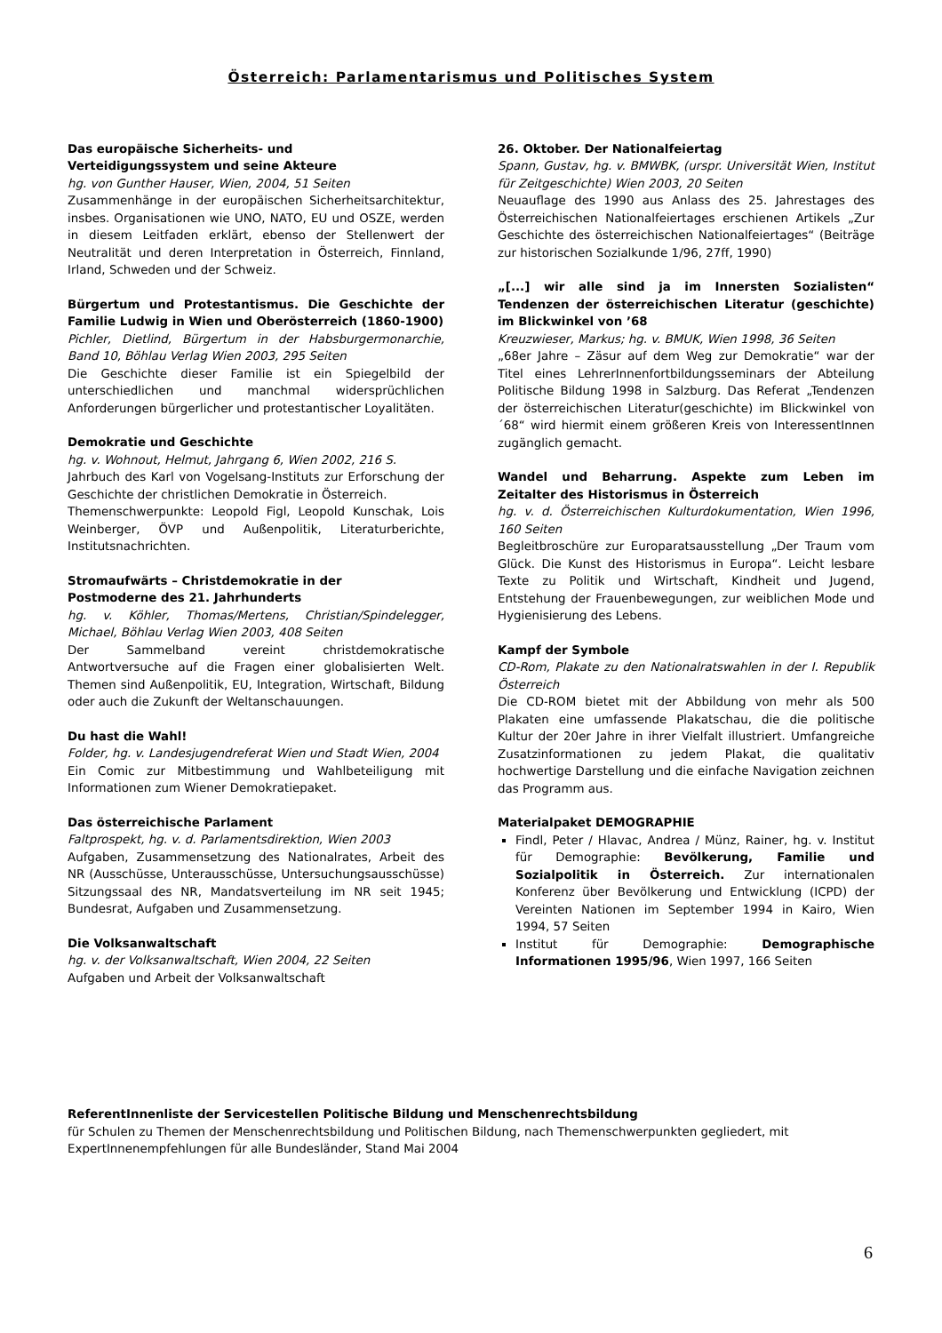Österreich: Parlamentarismus und Politisches System
Das europäische Sicherheits- und
Verteidigungssystem und seine Akteure
hg. von Gunther Hauser, Wien, 2004, 51 Seiten
Zusammenhänge in der europäischen Sicherheitsarchitektur, insbes. Organisationen wie UNO, NATO, EU und OSZE, werden in diesem Leitfaden erklärt, ebenso der Stellenwert der Neutralität und deren Interpretation in Österreich, Finnland, Irland, Schweden und der Schweiz.
Bürgertum und Protestantismus. Die Geschichte der Familie Ludwig in Wien und Oberösterreich (1860-1900)
Pichler, Dietlind, Bürgertum in der Habsburgermonarchie, Band 10, Böhlau Verlag Wien 2003, 295 Seiten
Die Geschichte dieser Familie ist ein Spiegelbild der unterschiedlichen und manchmal widersprüchlichen Anforderungen bürgerlicher und protestantischer Loyalitäten.
Demokratie und Geschichte
hg. v. Wohnout, Helmut, Jahrgang 6, Wien 2002, 216 S.
Jahrbuch des Karl von Vogelsang-Instituts zur Erforschung der Geschichte der christlichen Demokratie in Österreich.
Themenschwerpunkte: Leopold Figl, Leopold Kunschak, Lois Weinberger, ÖVP und Außenpolitik, Literaturberichte, Institutsnachrichten.
Stromaufwärts – Christdemokratie in der
Postmoderne des 21. Jahrhunderts
hg. v. Köhler, Thomas/Mertens, Christian/Spindelegger, Michael, Böhlau Verlag Wien 2003, 408 Seiten
Der Sammelband vereint christdemokratische Antwortversuche auf die Fragen einer globalisierten Welt. Themen sind Außenpolitik, EU, Integration, Wirtschaft, Bildung oder auch die Zukunft der Weltanschauungen.
Du hast die Wahl!
Folder, hg. v. Landesjugendreferat Wien und Stadt Wien, 2004
Ein Comic zur Mitbestimmung und Wahlbeteiligung mit Informationen zum Wiener Demokratiepaket.
Das österreichische Parlament
Faltprospekt, hg. v. d. Parlamentsdirektion, Wien 2003
Aufgaben, Zusammensetzung des Nationalrates, Arbeit des NR (Ausschüsse, Unterausschüsse, Untersuchungsausschüsse) Sitzungssaal des NR, Mandatsverteilung im NR seit 1945; Bundesrat, Aufgaben und Zusammensetzung.
Die Volksanwaltschaft
hg. v. der Volksanwaltschaft, Wien 2004, 22 Seiten
Aufgaben und Arbeit der Volksanwaltschaft
26. Oktober. Der Nationalfeiertag
Spann, Gustav, hg. v. BMWBK, (urspr. Universität Wien, Institut für Zeitgeschichte) Wien 2003, 20 Seiten
Neuauflage des 1990 aus Anlass des 25. Jahrestages des Österreichischen Nationalfeiertages erschienen Artikels „Zur Geschichte des österreichischen Nationalfeiertages“ (Beiträge zur historischen Sozialkunde 1/96, 27ff, 1990)
„[...] wir alle sind ja im Innersten Sozialisten“ Tendenzen der österreichischen Literatur (geschichte) im Blickwinkel von ’68
Kreuzwieser, Markus; hg. v. BMUK, Wien 1998, 36 Seiten
„68er Jahre – Zäsur auf dem Weg zur Demokratie“ war der Titel eines LehrerInnenfortbildungsseminars der Abteilung Politische Bildung 1998 in Salzburg. Das Referat „Tendenzen der österreichischen Literatur(geschichte) im Blickwinkel von ´68“ wird hiermit einem größeren Kreis von InteressentInnen zugänglich gemacht.
Wandel und Beharrung. Aspekte zum Leben im Zeitalter des Historismus in Österreich
hg. v. d. Österreichischen Kulturdokumentation, Wien 1996, 160 Seiten
Begleitbroschüre zur Europaratsausstellung „Der Traum vom Glück. Die Kunst des Historismus in Europa“. Leicht lesbare Texte zu Politik und Wirtschaft, Kindheit und Jugend, Entstehung der Frauenbewegungen, zur weiblichen Mode und Hygienisierung des Lebens.
Kampf der Symbole
CD-Rom, Plakate zu den Nationalratswahlen in der I. Republik Österreich
Die CD-ROM bietet mit der Abbildung von mehr als 500 Plakaten eine umfassende Plakatschau, die die politische Kultur der 20er Jahre in ihrer Vielfalt illustriert. Umfangreiche Zusatzinformationen zu jedem Plakat, die qualitativ hochwertige Darstellung und die einfache Navigation zeichnen das Programm aus.
Materialpaket DEMOGRAPHIE
Findl, Peter / Hlavac, Andrea / Münz, Rainer, hg. v. Institut für Demographie: Bevölkerung, Familie und Sozialpolitik in Österreich. Zur internationalen Konferenz über Bevölkerung und Entwicklung (ICPD) der Vereinten Nationen im September 1994 in Kairo, Wien 1994, 57 Seiten
Institut für Demographie: Demographische Informationen 1995/96, Wien 1997, 166 Seiten
ReferentInnenliste der Servicestellen Politische Bildung und Menschenrechtsbildung
für Schulen zu Themen der Menschenrechtsbildung und Politischen Bildung, nach Themenschwerpunkten gegliedert, mit ExpertInnenempfehlungen für alle Bundesländer, Stand Mai 2004
6